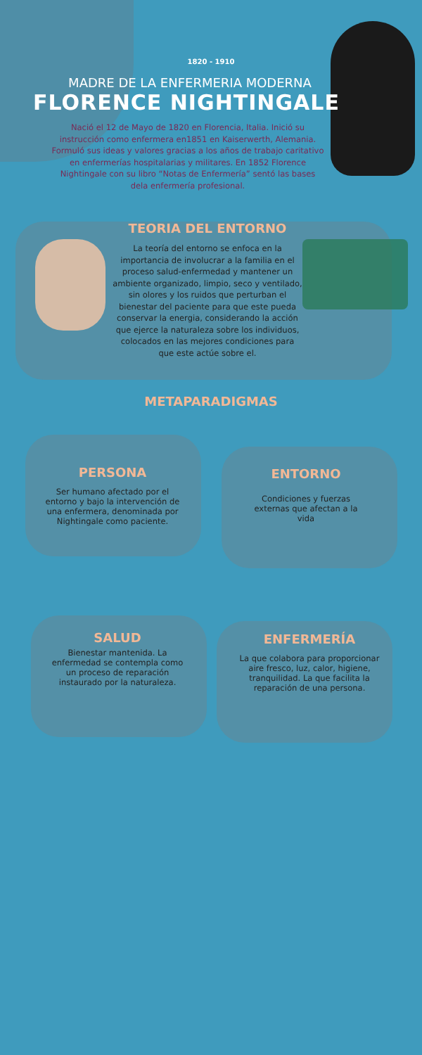1820 - 1910
MADRE DE LA ENFERMERIA MODERNA
FLORENCE NIGHTINGALE
Nació el 12 de Mayo de 1820 en Florencia, Italia. Inició su instrucción como enfermera en1851 en Kaiserwerth, Alemania. Formuló sus ideas y valores gracias a los años de trabajo caritativo en enfermerías hospitalarias y militares. En 1852 Florence Nightingale con su libro “Notas de Enfermería” sentó las bases dela enfermería profesional.
TEORIA DEL ENTORNO
La teoría del entorno se enfoca en la importancia de involucrar a la familia en el proceso salud-enfermedad y mantener un ambiente organizado, limpio, seco y ventilado, sin olores y los ruidos que perturban el bienestar del paciente para que este pueda conservar la energia, considerando la acción que ejerce la naturaleza sobre los individuos, colocados en las mejores condiciones para que este actúe sobre el.
METAPARADIGMAS
PERSONA
Ser humano afectado por el entorno y bajo la intervención de una enfermera, denominada por Nightingale como paciente.
ENTORNO
Condiciones y fuerzas externas que afectan a la vida
SALUD
Bienestar mantenida. La enfermedad se contempla como un proceso de reparación instaurado por la naturaleza.
ENFERMERÍA
La que colabora para proporcionar aire fresco, luz, calor, higiene, tranquilidad. La que facilita la reparación de una persona.